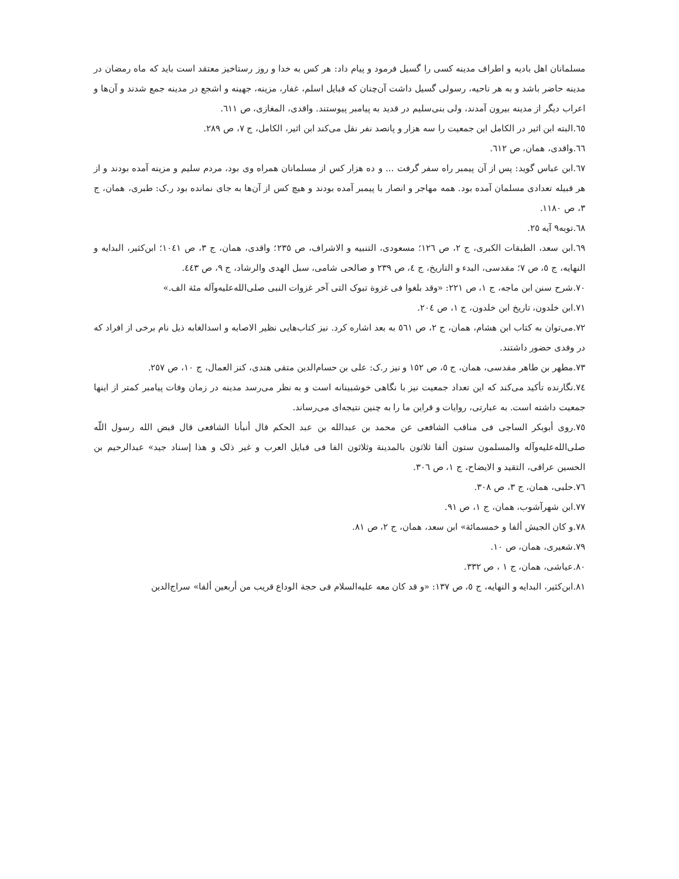مسلمانان اهل بادیه و اطراف مدینه کسی را گسیل فرمود و پیام داد: هر کس به خدا و روز رستاخیز معتقد است باید که ماه رمضان در مدینه حاضر باشد و به هر ناحیه، رسولی گسیل داشت آن‌چنان که قبایل اسلم، غفار، مزینه، جهینه و اشجع در مدینه جمع شدند و آن‌ها و اعراب دیگر از مدینه بیرون آمدند، ولی بنی‌سلیم در قدید به پیامبر پیوستند. واقدی، المغازی، ص ٦١١.
٦٥.البته ابن اثیر در الکامل این جمعیت را سه هزار و پانصد نفر نقل می‌کند ابن اثیر، الکامل، ج ٧، ص ٢٨٩.
٦٦.واقدی، همان، ص ٦١٢.
٦٧.ابن عباس گوید: پس از آن پیمبر راه سفر گرفت ... و ده هزار کس از مسلمانان همراه وی بود، مردم سلیم و مزینه آمده بودند و از هر قبیله تعدادی مسلمان آمده بود. همه مهاجر و انصار با پیمبر آمده بودند و هیچ کس از آن‌ها به جای نمانده بود ر.ک: طبری، همان، ج ٣، ص ١١٨٠.
٦٨.توبه٩ آیه ٢٥.
٦٩.ابن سعد، الطبقات الکبری، ج ٢، ص ١٢٦؛ مسعودی، التنبیه و الاشراف، ص ٢٣٥؛ واقدی، همان، ج ٣، ص ١٠٤١؛ ابن‌کثیر، البدایه و النهایه، ج ٥، ص ٧؛ مقدسی، البدء و التاریخ، ج ٤، ص ٢٣٩ و صالحی شامی، سبل الهدی والرشاد، ج ٩، ص ٤٤٣.
٧٠.شرح سنن ابن ماجه، ج ١، ص ٢٢١: «وقد بلغوا فی غزوة تبوک التی آخر غزوات النبی صلی‌الله‌علیه‌وآله مئة الف.»
٧١.ابن خلدون، تاریخ ابن خلدون، ج ١، ص ٢٠٤.
٧٢.می‌توان به کتاب ابن هشام، همان، ج ٢، ص ٥٦١ به بعد اشاره کرد. نیز کتاب‌هایی نظیر الاصابه و اسدالغابه ذیل نام برخی از افراد که در وفدی حضور داشتند.
٧٣.مطهر بن طاهر مقدسی، همان، ج ٥، ص ١٥٢ و نیز ر.ک: علی بن حسام‌الدین متقی هندی، کنز العمال، ج ١٠، ص ٢٥٧.
٧٤.نگارنده تأکید می‌کند که این تعداد جمعیت نیز با نگاهی خوشبینانه است و به نظر می‌رسد مدینه در زمان وفات پیامبر کمتر از اینها جمعیت داشته است. به عبارتی، روایات و قراین ما را به چنین نتیجه‌ای می‌رساند.
٧٥.روی أبوبکر الساجی فی مناقب الشافعی عن محمد بن عبدالله بن عبد الحکم قال أنبأنا الشافعی قال قبض الله رسول اللّه صلی‌الله‌علیه‌وآله والمسلمون ستون ألفا ثلاثون بالمدینة وثلاثون الفا فی قبایل العرب و غیر ذلک و هذا إسناد جید» عبدالرحیم بن الحسین عراقی، التقید و الایضاح، ج ١، ص ٣٠٦.
٧٦.حلبی، همان، ج ٣، ص ٣٠٨.
٧٧.ابن شهرآشوب، همان، ج ١، ص ٩١.
٧٨.و کان الجیش ألفا و خمسمائة» ابن سعد، همان، ج ٢، ص ٨١.
٧٩.شعیری، همان، ص ١٠.
٨٠.عیاشی، همان، ج ١ ، ص ٣٣٢.
٨١.ابن‌کثیر، البدایه و النهایه، ج ٥، ص ١٣٧: «و قد کان معه علیه‌السلام فی حجة الوداع قریب من أربعین ألفا» سراج‌الدین